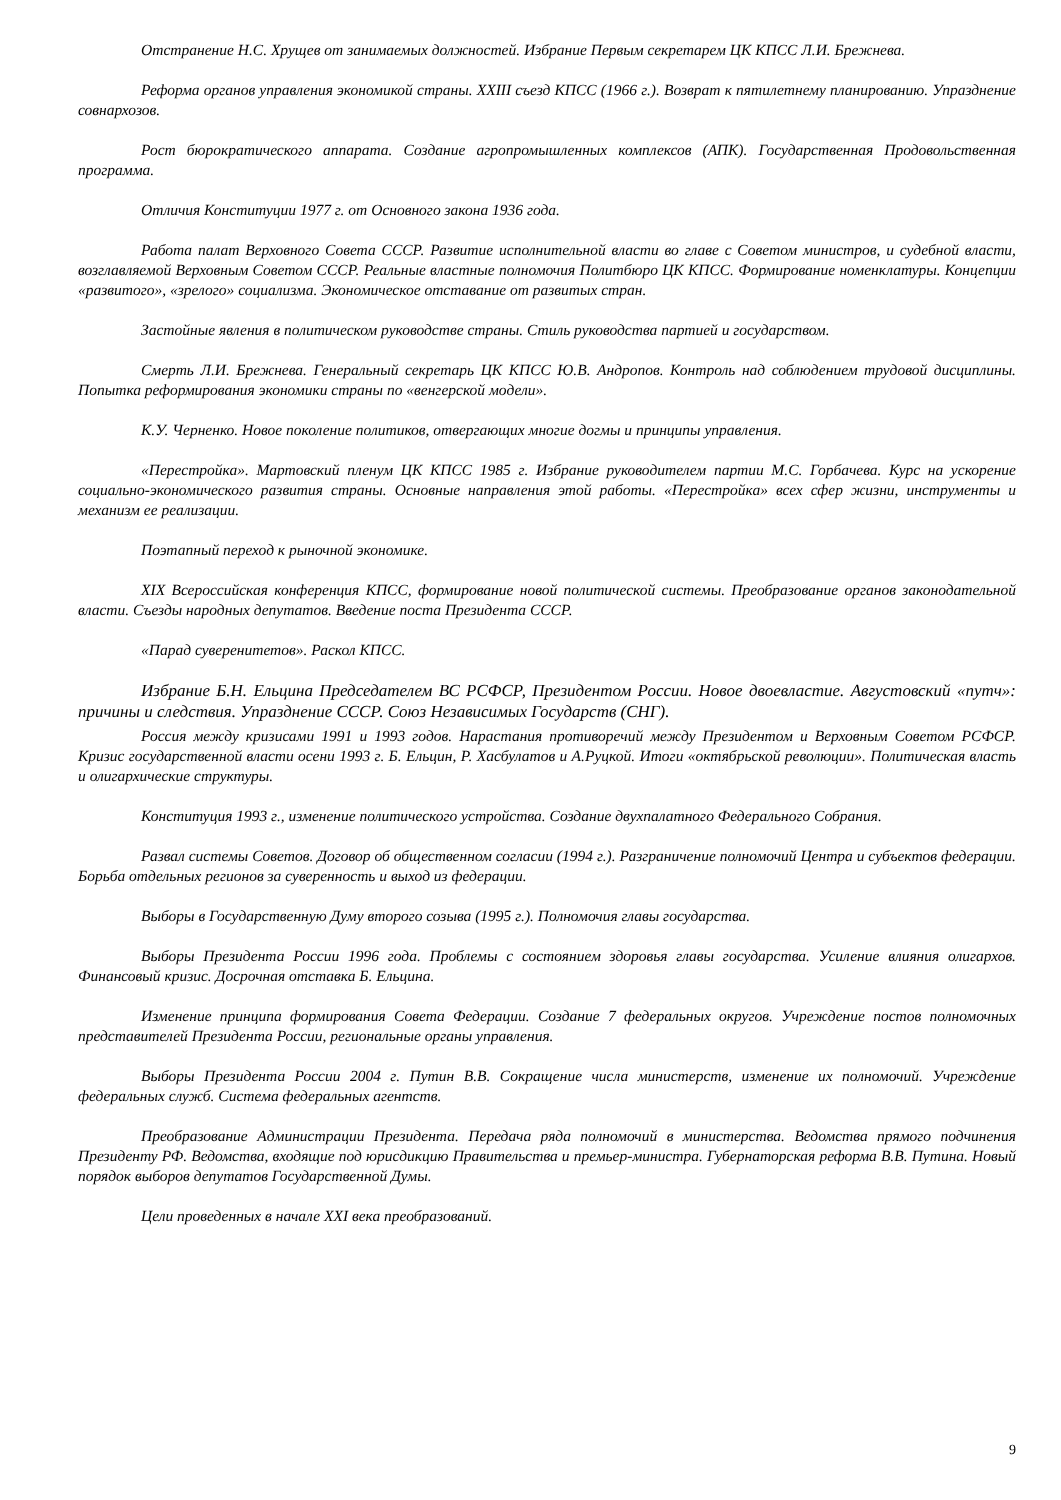Отстранение Н.С. Хрущев от занимаемых должностей. Избрание Первым секретарем ЦК КПСС Л.И. Брежнева.
Реформа органов управления экономикой страны. XXIII съезд КПСС (1966 г.). Возврат к пятилетнему планированию. Упразднение совнархозов.
Рост бюрократического аппарата. Создание агропромышленных комплексов (АПК). Государственная Продовольственная программа.
Отличия Конституции 1977 г. от Основного закона 1936 года.
Работа палат Верховного Совета СССР. Развитие исполнительной власти во главе с Советом министров, и судебной власти, возглавляемой Верховным Советом СССР. Реальные властные полномочия Политбюро ЦК КПСС. Формирование номенклатуры. Концепции «развитого», «зрелого» социализма. Экономическое отставание от развитых стран.
Застойные явления в политическом руководстве страны. Стиль руководства партией и государством.
Смерть Л.И. Брежнева. Генеральный секретарь ЦК КПСС Ю.В. Андропов. Контроль над соблюдением трудовой дисциплины. Попытка реформирования экономики страны по «венгерской модели».
К.У. Черненко. Новое поколение политиков, отвергающих многие догмы и принципы управления.
«Перестройка». Мартовский пленум ЦК КПСС 1985 г. Избрание руководителем партии М.С. Горбачева. Курс на ускорение социально-экономического развития страны. Основные направления этой работы. «Перестройка» всех сфер жизни, инструменты и механизм ее реализации.
Поэтапный переход к рыночной экономике.
XIX Всероссийская конференция КПСС, формирование новой политической системы. Преобразование органов законодательной власти. Съезды народных депутатов. Введение поста Президента СССР.
«Парад суверенитетов». Раскол КПСС.
Избрание Б.Н. Ельцина Председателем ВС РСФСР, Президентом России. Новое двоевластие. Августовский «путч»: причины и следствия. Упразднение СССР. Союз Независимых Государств (СНГ).
Россия между кризисами 1991 и 1993 годов. Нарастания противоречий между Президентом и Верховным Советом РСФСР. Кризис государственной власти осени 1993 г. Б. Ельцин, Р. Хасбулатов и А.Руцкой. Итоги «октябрьской революции». Политическая власть и олигархические структуры.
Конституция 1993 г., изменение политического устройства. Создание двухпалатного Федерального Собрания.
Развал системы Советов. Договор об общественном согласии (1994 г.). Разграничение полномочий Центра и субъектов федерации. Борьба отдельных регионов за суверенность и выход из федерации.
Выборы в Государственную Думу второго созыва (1995 г.). Полномочия главы государства.
Выборы Президента России 1996 года. Проблемы с состоянием здоровья главы государства. Усиление влияния олигархов. Финансовый кризис. Досрочная отставка Б. Ельцина.
Изменение принципа формирования Совета Федерации. Создание 7 федеральных округов. Учреждение постов полномочных представителей Президента России, региональные органы управления.
Выборы Президента России 2004 г. Путин В.В. Сокращение числа министерств, изменение их полномочий. Учреждение федеральных служб. Система федеральных агентств.
Преобразование Администрации Президента. Передача ряда полномочий в министерства. Ведомства прямого подчинения Президенту РФ. Ведомства, входящие под юрисдикцию Правительства и премьер-министра. Губернаторская реформа В.В. Путина. Новый порядок выборов депутатов Государственной Думы.
Цели проведенных в начале XXI века преобразований.
9